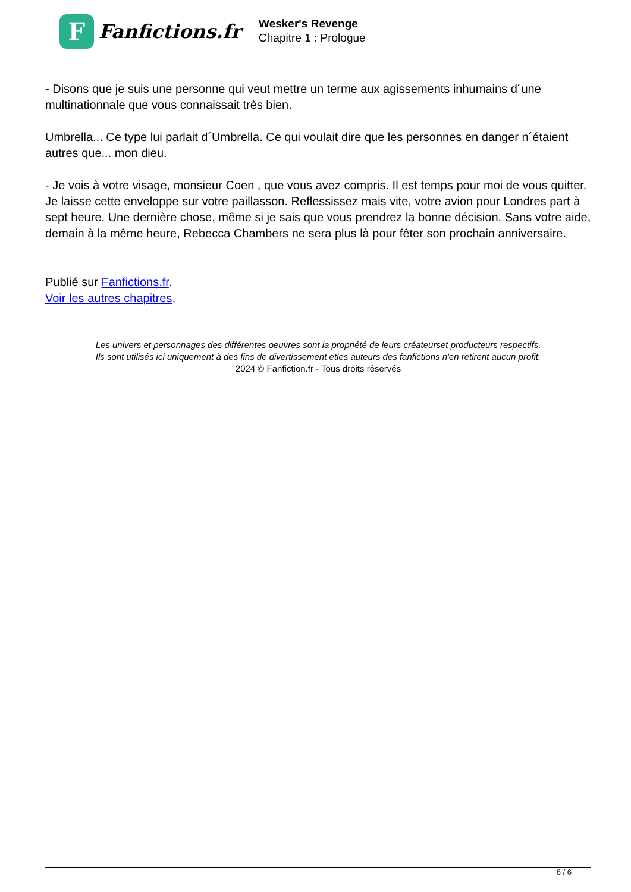F
Fanfictions.fr
Wesker's Revenge
Chapitre 1 : Prologue
- Disons que je suis une personne qui veut mettre un terme aux agissements inhumains d´une multinationnale que vous connaissait très bien.
Umbrella... Ce type lui parlait d´Umbrella. Ce qui voulait dire que les personnes en danger n´étaient autres que... mon dieu.
- Je vois à votre visage, monsieur Coen , que vous avez compris. Il est temps pour moi de vous quitter. Je laisse cette enveloppe sur votre paillasson. Reflessissez mais vite, votre avion pour Londres part à sept heure. Une dernière chose, même si je sais que vous prendrez la bonne décision. Sans votre aide, demain à la même heure, Rebecca Chambers ne sera plus là pour fêter son prochain anniversaire.
Publié sur Fanfictions.fr.
Voir les autres chapitres.
Les univers et personnages des différentes oeuvres sont la propriété de leurs créateurset producteurs respectifs.
Ils sont utilisés ici uniquement à des fins de divertissement etles auteurs des fanfictions n'en retirent aucun profit.
2024 © Fanfiction.fr - Tous droits réservés
6 / 6